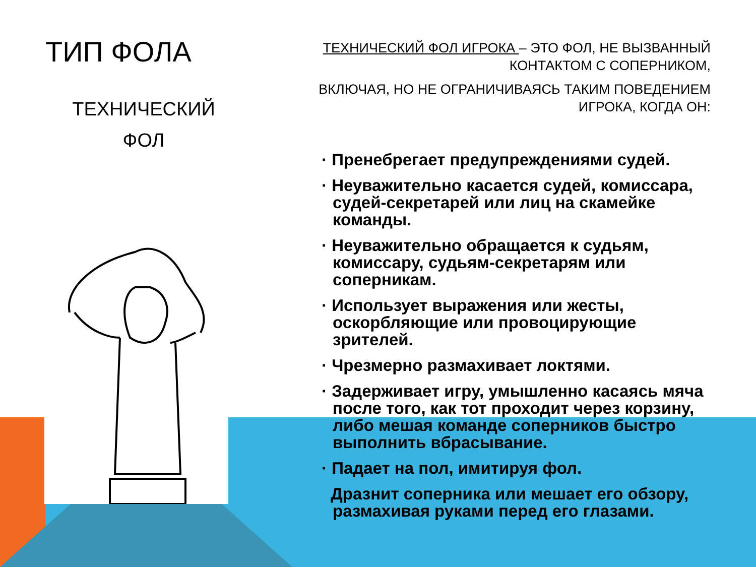ТИП ФОЛА
ТЕХНИЧЕСКИЙ
ФОЛ
ТЕХНИЧЕСКИЙ ФОЛ ИГРОКА – ЭТО ФОЛ, НЕ ВЫЗВАННЫЙ КОНТАКТОМ С СОПЕРНИКОМ,
ВКЛЮЧАЯ, НО НЕ ОГРАНИЧИВАЯСЬ ТАКИМ ПОВЕДЕНИЕМ ИГРОКА, КОГДА ОН:
· Пренебрегает предупреждениями судей.
· Неуважительно касается судей, комиссара, судей-секретарей или лиц на скамейке команды.
· Неуважительно обращается к судьям, комиссару, судьям-секретарям или соперникам.
· Использует выражения или жесты, оскорбляющие или провоцирующие зрителей.
· Чрезмерно размахивает локтями.
· Задерживает игру, умышленно касаясь мяча после того, как тот проходит через корзину, либо мешая команде соперников быстро выполнить вбрасывание.
· Падает на пол, имитируя фол.
Дразнит соперника или мешает его обзору, размахивая руками перед его глазами.